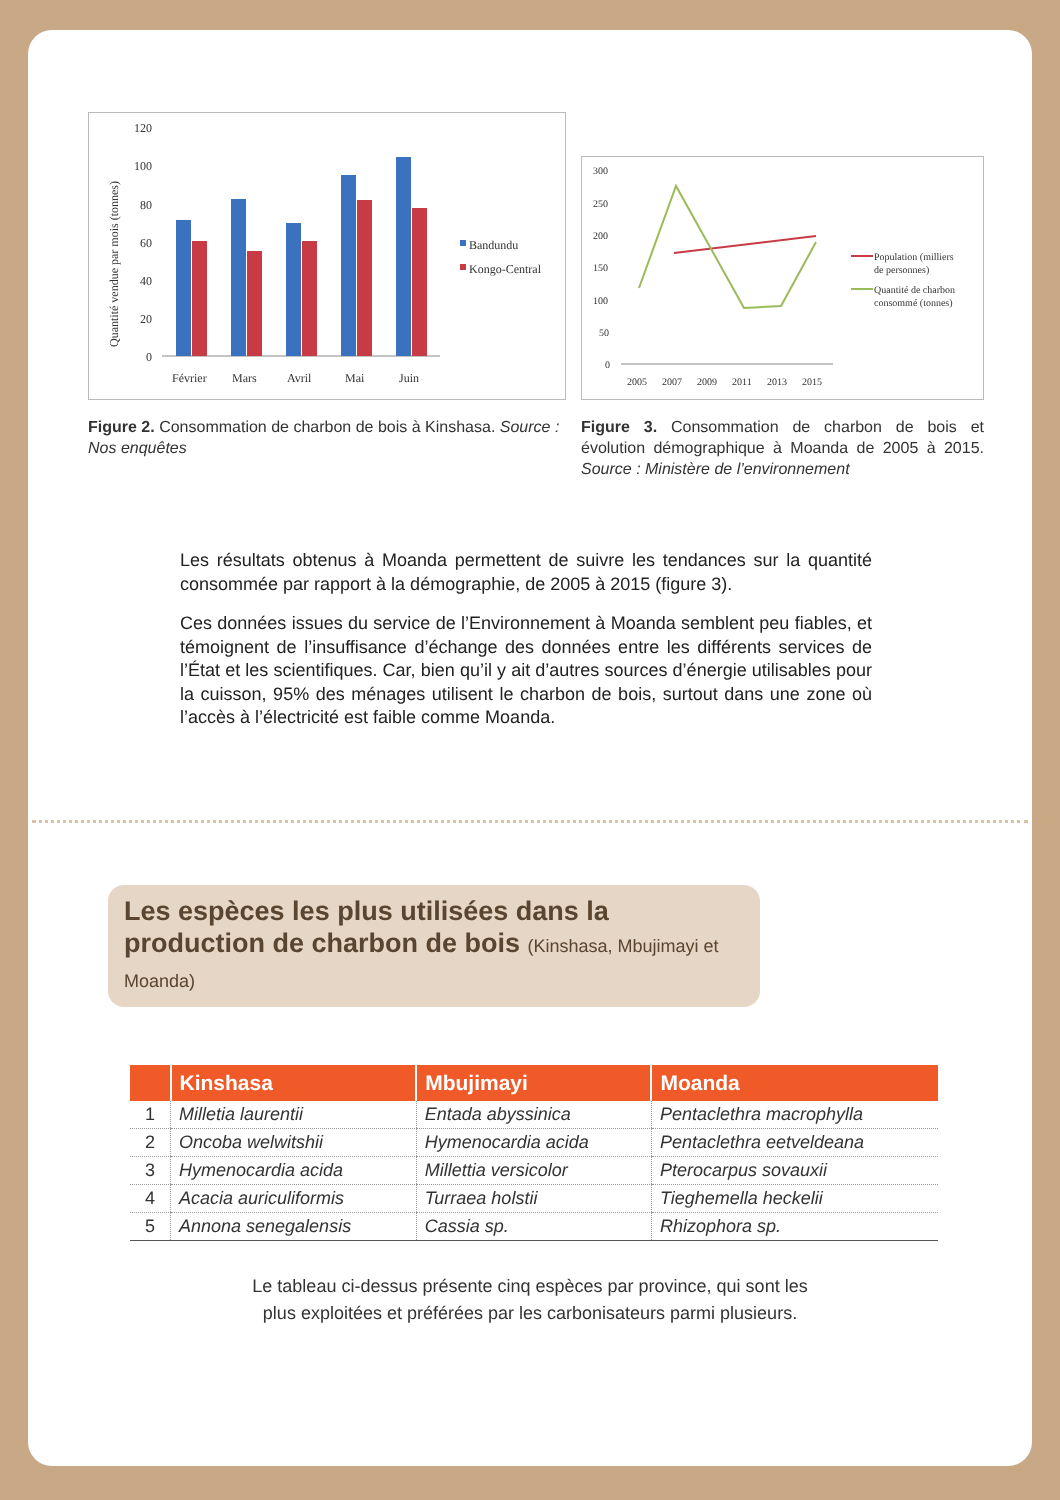Quantité vendue par mois (tonnes)
120
100
80
60
40
20
0
Février
Mars
Avril
Mai
Juin
Bandundu
Kongo-Central
Figure 2. Consommation de charbon de bois à Kinshasa. Source : Nos enquêtes
300
250
200
150
100
50
0
2005
2007
2009
2011
2013
2015
Population (milliers
de personnes)
Quantité de charbon
consommé (tonnes)
Figure 3. Consommation de charbon de bois et évolution démographique à Moanda de 2005 à 2015. Source : Ministère de l’environnement
Les résultats obtenus à Moanda permettent de suivre les tendances sur la quantité consommée par rapport à la démographie, de 2005 à 2015 (figure 3).
Ces données issues du service de l’Environnement à Moanda semblent peu fiables, et témoignent de l’insuffisance d’échange des données entre les différents services de l’État et les scientifiques. Car, bien qu’il y ait d’autres sources d’énergie utilisables pour la cuisson, 95% des ménages utilisent le charbon de bois, surtout dans une zone où l’accès à l’électricité est faible comme Moanda.
Les espèces les plus utilisées dans la production de charbon de bois (Kinshasa, Mbujimayi et Moanda)
| | Kinshasa | Mbujimayi | Moanda |
| --- | --- | --- | --- |
| 1 | Milletia laurentii | Entada abyssinica | Pentaclethra macrophylla |
| 2 | Oncoba welwitshii | Hymenocardia acida | Pentaclethra eetveldeana |
| 3 | Hymenocardia acida | Millettia versicolor | Pterocarpus sovauxii |
| 4 | Acacia auriculiformis | Turraea holstii | Tieghemella heckelii |
| 5 | Annona senegalensis | Cassia sp. | Rhizophora sp. |
Le tableau ci-dessus présente cinq espèces par province, qui sont les
plus exploitées et préférées par les carbonisateurs parmi plusieurs.